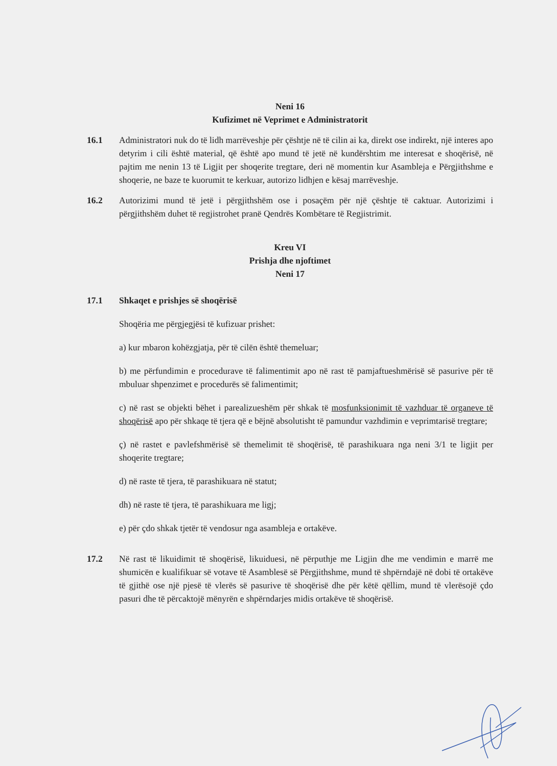Neni 16
Kufizimet në Veprimet e Administratorit
16.1 Administratori nuk do të lidh marrëveshje për çështje në të cilin ai ka, direkt ose indirekt, një interes apo detyrim i cili është material, që është apo mund të jetë në kundërshtim me interesat e shoqërisë, në pajtim me nenin 13 të Ligjit per shoqerite tregtare, deri në momentin kur Asambleja e Përgjithshme e shoqerie, ne baze te kuorumit te kerkuar, autorizo lidhjen e kësaj marrëveshje.
16.2 Autorizimi mund të jetë i përgjithshëm ose i posaçëm për një çështje të caktuar. Autorizimi i përgjithshëm duhet të regjistrohet pranë Qendrës Kombëtare të Regjistrimit.
Kreu VI
Prishja dhe njoftimet
Neni 17
17.1 Shkaqet e prishjes së shoqërisë
Shoqëria me përgjegjësi të kufizuar prishet:
a) kur mbaron kohëzgjatja, për të cilën është themeluar;
b) me përfundimin e procedurave të falimentimit apo në rast të pamjaftueshmërisë së pasurive për të mbuluar shpenzimet e procedurës së falimentimit;
c) në rast se objekti bëhet i parealizueshëm për shkak të mosfunksionimit të vazhduar të organeve të shoqërisë apo për shkaqe të tjera që e bëjnë absolutisht të pamundur vazhdimin e veprimtarisë tregtare;
ç) në rastet e pavlefshmërisë së themelimit të shoqërisë, të parashikuara nga neni 3/1 te ligjit per shoqerite tregtare;
d) në raste të tjera, të parashikuara në statut;
dh) në raste të tjera, të parashikuara me ligj;
e) për çdo shkak tjetër të vendosur nga asambleja e ortakëve.
17.2 Në rast të likuidimit të shoqërisë, likuiduesi, në përputhje me Ligjin dhe me vendimin e marrë me shumicën e kualifikuar së votave të Asamblesë së Përgjithshme, mund të shpërndajë në dobi të ortakëve të gjithë ose një pjesë të vlerës së pasurive të shoqërisë dhe për këtë qëllim, mund të vlerësojë çdo pasuri dhe të përcaktojë mënyrën e shpërndarjes midis ortakëve të shoqërisë.